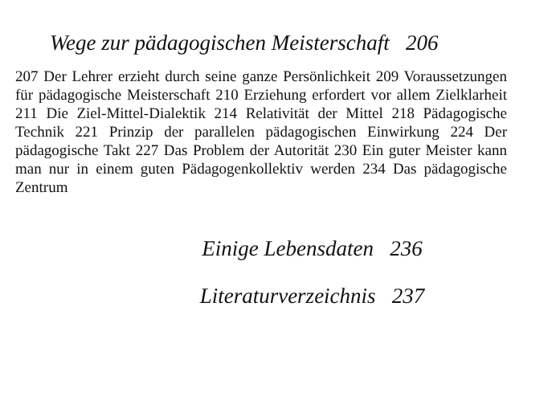Wege zur pädagogischen Meisterschaft 206
207 Der Lehrer erzieht durch seine ganze Persönlichkeit 209 Voraussetzungen für pädagogische Meisterschaft 210 Erziehung erfordert vor allem Zielklarheit 211 Die Ziel-Mittel-Dialektik 214 Relativität der Mittel 218 Pädagogische Technik 221 Prinzip der parallelen pädagogischen Einwirkung 224 Der pädagogische Takt 227 Das Problem der Autorität 230 Ein guter Meister kann man nur in einem guten Pädagogenkollektiv werden 234 Das pädagogische Zentrum
Einige Lebensdaten 236
Literaturverzeichnis 237